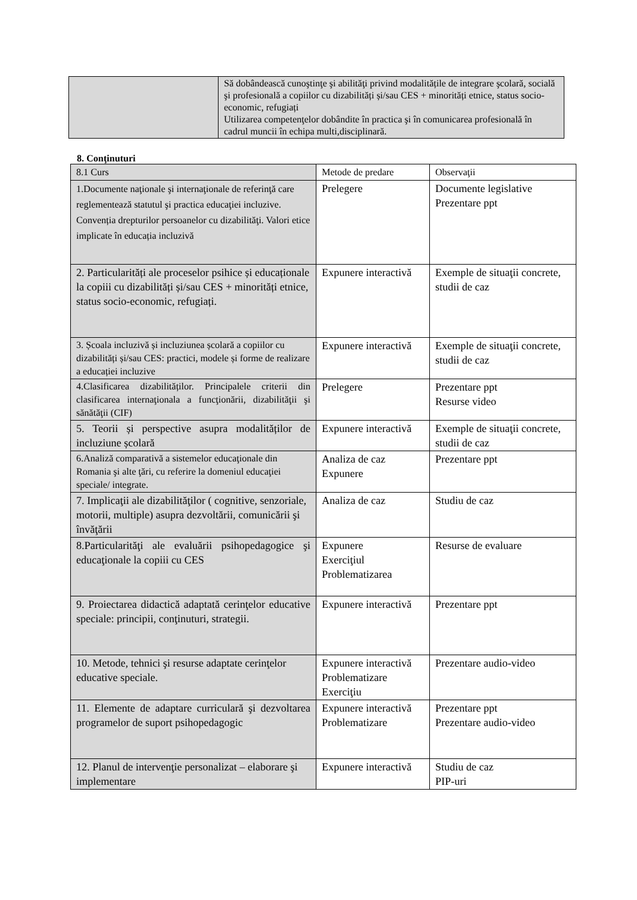| | Să dobândească cunoştinţe şi abilităţi privind modalitățile de integrare şcolară, socială şi profesională a copiilor cu dizabilități și/sau CES + minorități etnice, status socio-economic, refugiați Utilizarea competenţelor dobândite în practica şi în comunicarea profesională în cadrul muncii în echipa multi,disciplinară. |
8. Conţinuturi
| 8.1 Curs | Metode de predare | Observaţii |
| 1.Documente naţionale şi internaţionale de referinţă care reglementează statutul şi practica educaţiei incluzive. Convenția drepturilor persoanelor cu dizabilităţi. Valori etice implicate în educația incluzivă | Prelegere | Documente legislative Prezentare ppt |
| 2. Particularități ale proceselor psihice și educaționale la copiii cu dizabilități și/sau CES + minorități etnice, status socio-economic, refugiați. | Expunere interactivă | Exemple de situaţii concrete, studii de caz |
| 3. Școala incluzivă și incluziunea școlară a copiilor cu dizabilități și/sau CES: practici, modele și forme de realizare a educației incluzive | Expunere interactivă | Exemple de situaţii concrete, studii de caz |
| 4.Clasificarea dizabilităților. Principalele criterii din clasificarea internaţionala a funcţionării, dizabilităţii şi sănătăţii (CIF) | Prelegere | Prezentare ppt Resurse video |
| 5. Teorii și perspective asupra modalităților de incluziune școlară | Expunere interactivă | Exemple de situaţii concrete, studii de caz |
| 6.Analiză comparativă a sistemelor educaţionale din Romania şi alte ţări, cu referire la domeniul educaţiei speciale/ integrate. | Analiza de caz Expunere | Prezentare ppt |
| 7. Implicaţii ale dizabilităţilor ( cognitive, senzoriale, motorii, multiple) asupra dezvoltării, comunicării şi învăţării | Analiza de caz | Studiu de caz |
| 8.Particularităţi ale evaluării psihopedagogice şi educaţionale la copiii cu CES | Expunere Exerciţiul Problematizarea | Resurse de evaluare |
| 9. Proiectarea didactică adaptată cerinţelor educative speciale: principii, conţinuturi, strategii. | Expunere interactivă | Prezentare ppt |
| 10. Metode, tehnici şi resurse adaptate cerinţelor educative speciale. | Expunere interactivă Problematizare Exerciţiu | Prezentare audio-video |
| 11. Elemente de adaptare curriculară şi dezvoltarea programelor de suport psihopedagogic | Expunere interactivă Problematizare | Prezentare ppt Prezentare audio-video |
| 12. Planul de intervenţie personalizat – elaborare şi implementare | Expunere interactivă | Studiu de caz PIP-uri |